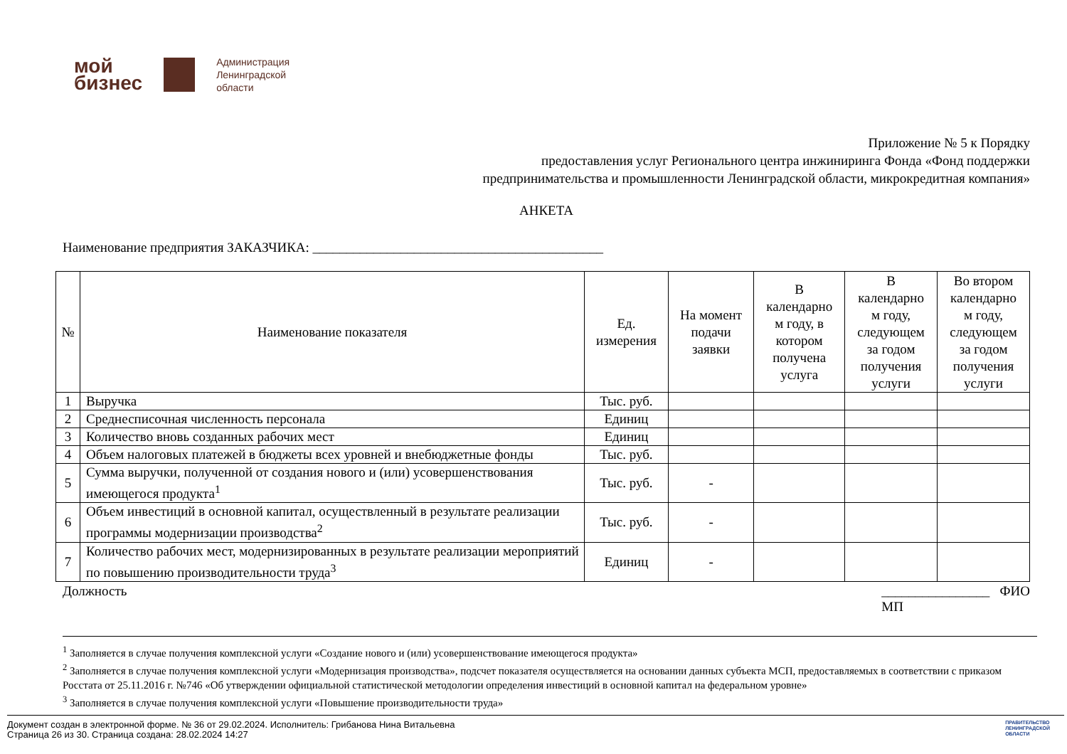мой
бизнес
Администрация
Ленинградской
области
Приложение № 5 к Порядку
предоставления услуг Регионального центра инжиниринга Фонда «Фонд поддержки
предпринимательства и промышленности Ленинградской области, микрокредитная компания»
АНКЕТА
Наименование предприятия ЗАКАЗЧИКА: ___________________________________________
| № | Наименование показателя | Ед. измерения | На момент подачи заявки | В календарно м году, в котором получена услуга | В календарно м году, следующем за годом получения услуги | Во втором календарно м году, следующем за годом получения услуги |
| --- | --- | --- | --- | --- | --- | --- |
| 1 | Выручка | Тыс. руб. | | | | |
| 2 | Среднесписочная численность персонала | Единиц | | | | |
| 3 | Количество вновь созданных рабочих мест | Единиц | | | | |
| 4 | Объем налоговых платежей в бюджеты всех уровней и внебюджетные фонды | Тыс. руб. | | | | |
| 5 | Сумма выручки, полученной от создания нового и (или) усовершенствования имеющегося продукта<sup>1</sup> | Тыс. руб. | - | | | |
| 6 | Объем инвестиций в основной капитал, осуществленный в результате реализации программы модернизации производства<sup>2</sup> | Тыс. руб. | - | | | |
| 7 | Количество рабочих мест, модернизированных в результате реализации мероприятий по повышению производительности труда<sup>3</sup> | Единиц | - | | | |
Должность ________________ ФИО
МП
<sup>1</sup> Заполняется в случае получения комплексной услуги «Создание нового и (или) усовершенствование имеющегося продукта»
<sup>2</sup> Заполняется в случае получения комплексной услуги «Модернизация производства», подсчет показателя осуществляется на основании данных субъекта МСП, предоставляемых в соответствии с приказом Росстата от 25.11.2016 г. №746 «Об утверждении официальной статистической методологии определения инвестиций в основной капитал на федеральном уровне»
<sup>3</sup> Заполняется в случае получения комплексной услуги «Повышение производительности труда»
Документ создан в электронной форме. № 36 от 29.02.2024. Исполнитель: Грибанова Нина Витальевна
Страница 26 из 30. Страница создана: 28.02.2024 14:27
ПРАВИТЕЛЬСТВО
ЛЕНИНГРАДСКОЙ
ОБЛАСТИ